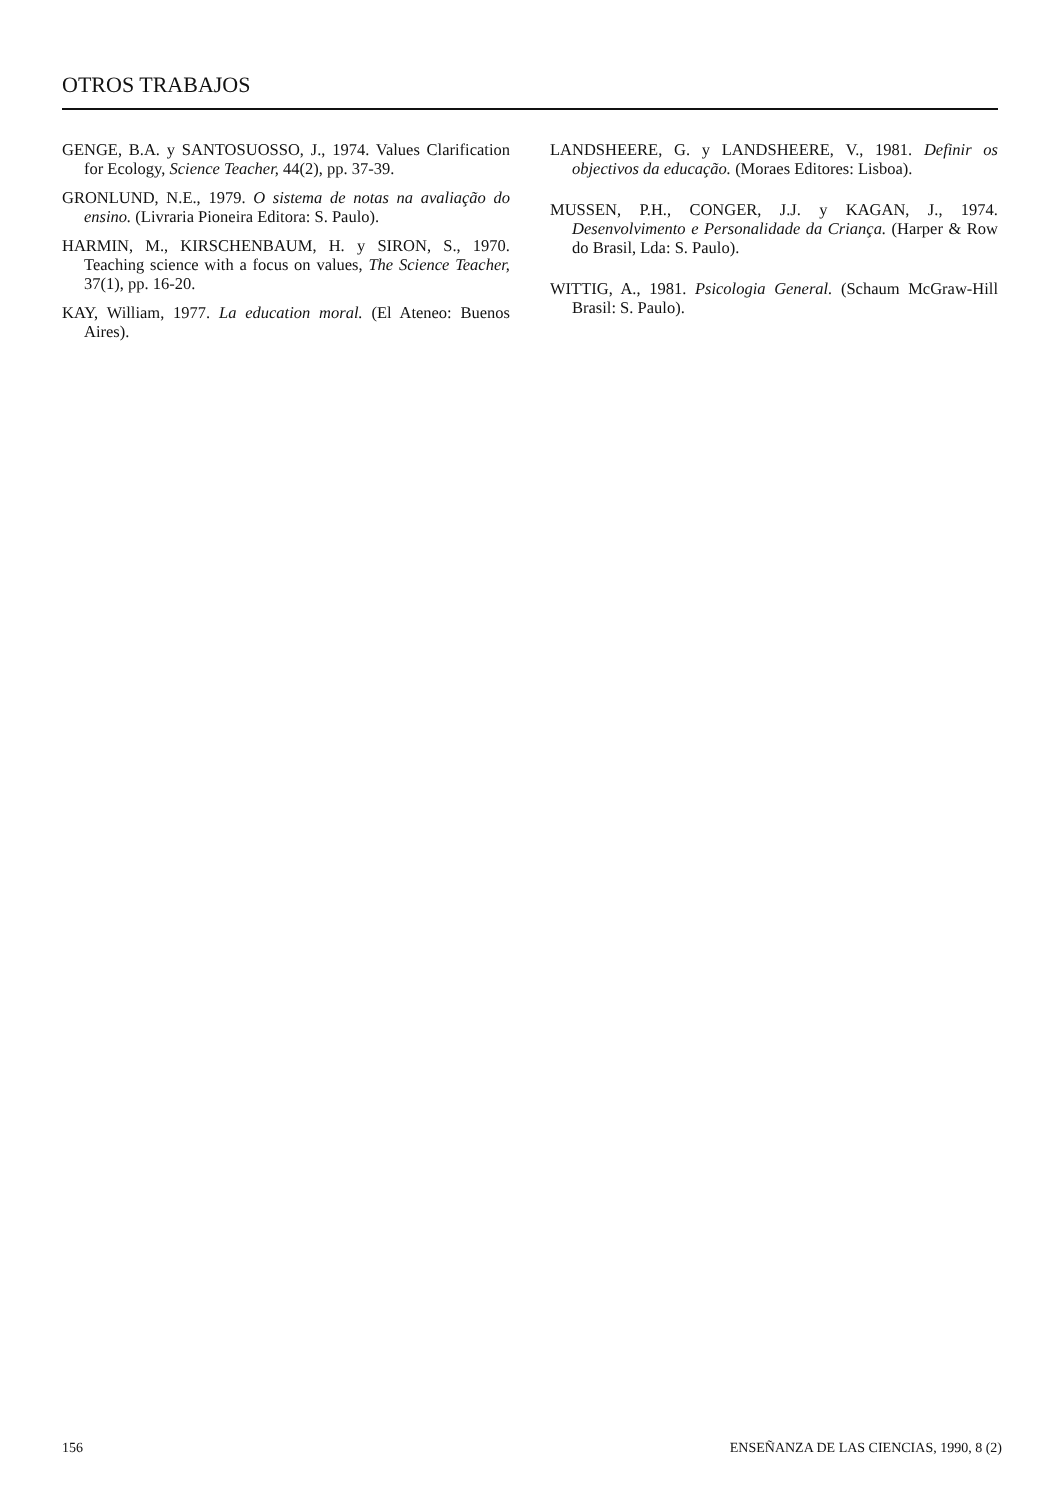OTROS TRABAJOS
GENGE, B.A. y SANTOSUOSSO, J., 1974. Values Clarification for Ecology, Science Teacher, 44(2), pp. 37-39.
GRONLUND, N.E., 1979. O sistema de notas na avaliação do ensino. (Livraria Pioneira Editora: S. Paulo).
HARMIN, M., KIRSCHENBAUM, H. y SIRON, S., 1970. Teaching science with a focus on values, The Science Teacher, 37(1), pp. 16-20.
KAY, William, 1977. La education moral. (El Ateneo: Buenos Aires).
LANDSHEERE, G. y LANDSHEERE, V., 1981. Definir os objectivos da educação. (Moraes Editores: Lisboa).
MUSSEN, P.H., CONGER, J.J. y KAGAN, J., 1974. Desenvolvimento e Personalidade da Criança. (Harper & Row do Brasil, Lda: S. Paulo).
WITTIG, A., 1981. Psicologia General. (Schaum McGraw-Hill Brasil: S. Paulo).
156 ENSEÑANZA DE LAS CIENCIAS, 1990, 8 (2)